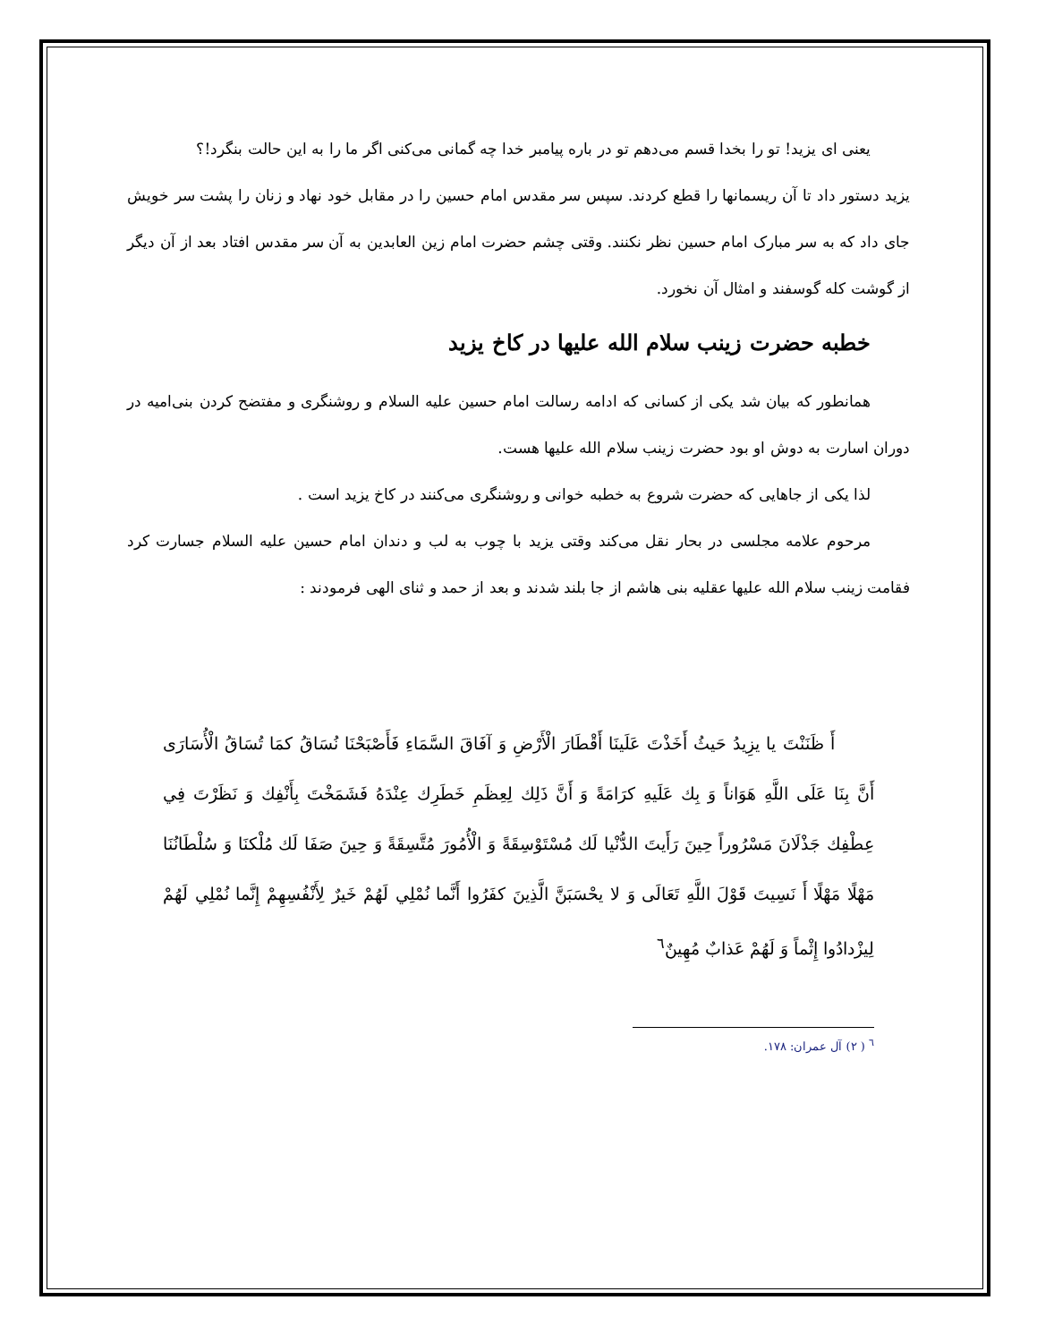یعنی ای یزید! تو را بخدا قسم می‌دهم تو در باره پیامبر خدا چه گمانی می‌کنی اگر ما را به این حالت بنگرد!؟
یزید دستور داد تا آن ریسمانها را قطع کردند. سپس سر مقدس امام حسین را در مقابل خود نهاد و زنان را پشت سر خویش جای داد که به سر مبارک امام حسین نظر نکنند. وقتی چشم حضرت امام زین العابدین به آن سر مقدس افتاد بعد از آن دیگر از گوشت کله گوسفند و امثال آن نخورد.
خطبه حضرت زینب سلام الله علیها در کاخ یزید
همانطور که بیان شد یکی از کسانی که ادامه رسالت امام حسین علیه السلام و روشنگری و مفتضح کردن بنی‌امیه در دوران اسارت به دوش او بود حضرت زینب سلام الله علیها هست.
لذا یکی از جاهایی که حضرت شروع به خطبه خوانی و روشنگری می‌کنند در کاخ یزید است .
مرحوم علامه مجلسی در بحار نقل می‌کند وقتی یزید با چوب به لب و دندان امام حسین علیه السلام جسارت کرد فقامت زینب سلام الله علیها عقلیه بنی هاشم از جا بلند شدند و بعد از حمد و ثنای الهی فرمودند :
أَ ظَنَنْتَ یا یزِیدُ حَیثُ أَخَذْتَ عَلَینَا أَقْطَارَ الْأَرْضِ وَ آفَاقَ السَّمَاءِ فَأَصْبَحْنَا نُسَاقُ كمَا تُسَاقُ الْأُسَارَی أَنَّ بِنَا عَلَی اللَّهِ هَوَاناً وَ بِك عَلَیهِ كرَامَةً وَ أَنَّ ذَلِك لِعِظَمِ خَطَرِك عِنْدَهُ فَشَمَخْتَ بِأَنْفِك وَ نَظَرْتَ فِي عِطْفِك جَذْلَانَ مَسْرُوراً حِینَ رَأَیتَ الدُّنْیا لَك مُسْتَوْسِقَةً وَ الْأُمُورَ مُتَّسِقَةً وَ حِینَ صَفَا لَك مُلْكنَا وَ سُلْطَانُنَا مَهْلًا مَهْلًا أَ نَسِیتَ قَوْلَ اللَّهِ تَعَالَی وَ لا یحْسَبَنَّ الَّذِینَ كفَرُوا أَنَّما نُمْلِي لَهُمْ خَیرٌ لِأَنْفُسِهِمْ إِنَّما نُمْلِي لَهُمْ لِیزْدادُوا إِثْماً وَ لَهُمْ عَذابٌ مُهِینٌ<sup>٦</sup>
<sup>٦</sup> ( ٢) آل عمران: ١٧٨.